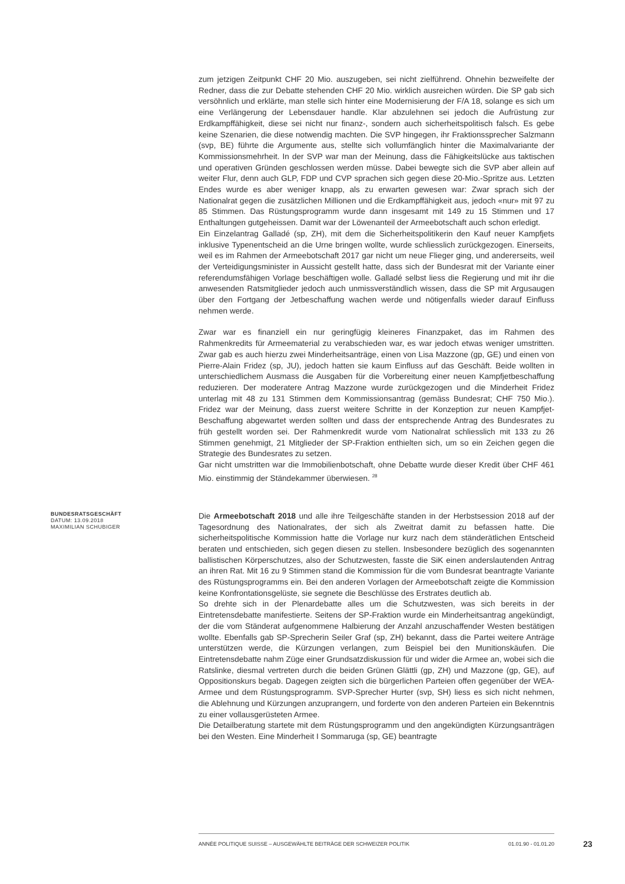zum jetzigen Zeitpunkt CHF 20 Mio. auszugeben, sei nicht zielführend. Ohnehin bezweifelte der Redner, dass die zur Debatte stehenden CHF 20 Mio. wirklich ausreichen würden. Die SP gab sich versöhnlich und erklärte, man stelle sich hinter eine Modernisierung der F/A 18, solange es sich um eine Verlängerung der Lebensdauer handle. Klar abzulehnen sei jedoch die Aufrüstung zur Erdkampffähigkeit, diese sei nicht nur finanz-, sondern auch sicherheitspolitisch falsch. Es gebe keine Szenarien, die diese notwendig machten. Die SVP hingegen, ihr Fraktionssprecher Salzmann (svp, BE) führte die Argumente aus, stellte sich vollumfänglich hinter die Maximalvariante der Kommissionsmehrheit. In der SVP war man der Meinung, dass die Fähigkeitslücke aus taktischen und operativen Gründen geschlossen werden müsse. Dabei bewegte sich die SVP aber allein auf weiter Flur, denn auch GLP, FDP und CVP sprachen sich gegen diese 20-Mio.-Spritze aus. Letzten Endes wurde es aber weniger knapp, als zu erwarten gewesen war: Zwar sprach sich der Nationalrat gegen die zusätzlichen Millionen und die Erdkampffähigkeit aus, jedoch «nur» mit 97 zu 85 Stimmen. Das Rüstungsprogramm wurde dann insgesamt mit 149 zu 15 Stimmen und 17 Enthaltungen gutgeheissen. Damit war der Löwenanteil der Armeebotschaft auch schon erledigt.
Ein Einzelantrag Galladé (sp, ZH), mit dem die Sicherheitspolitikerin den Kauf neuer Kampfjets inklusive Typenentscheid an die Urne bringen wollte, wurde schliesslich zurückgezogen. Einerseits, weil es im Rahmen der Armeebotschaft 2017 gar nicht um neue Flieger ging, und andererseits, weil der Verteidigungsminister in Aussicht gestellt hatte, dass sich der Bundesrat mit der Variante einer referendumsfähigen Vorlage beschäftigen wolle. Galladé selbst liess die Regierung und mit ihr die anwesenden Ratsmitglieder jedoch auch unmissverständlich wissen, dass die SP mit Argusaugen über den Fortgang der Jetbeschaffung wachen werde und nötigenfalls wieder darauf Einfluss nehmen werde.
Zwar war es finanziell ein nur geringfügig kleineres Finanzpaket, das im Rahmen des Rahmenkredits für Armeematerial zu verabschieden war, es war jedoch etwas weniger umstritten. Zwar gab es auch hierzu zwei Minderheitsanträge, einen von Lisa Mazzone (gp, GE) und einen von Pierre-Alain Fridez (sp, JU), jedoch hatten sie kaum Einfluss auf das Geschäft. Beide wollten in unterschiedlichem Ausmass die Ausgaben für die Vorbereitung einer neuen Kampfjetbeschaffung reduzieren. Der moderatere Antrag Mazzone wurde zurückgezogen und die Minderheit Fridez unterlag mit 48 zu 131 Stimmen dem Kommissionsantrag (gemäss Bundesrat; CHF 750 Mio.). Fridez war der Meinung, dass zuerst weitere Schritte in der Konzeption zur neuen Kampfjet-Beschaffung abgewartet werden sollten und dass der entsprechende Antrag des Bundesrates zu früh gestellt worden sei. Der Rahmenkredit wurde vom Nationalrat schliesslich mit 133 zu 26 Stimmen genehmigt, 21 Mitglieder der SP-Fraktion enthielten sich, um so ein Zeichen gegen die Strategie des Bundesrates zu setzen.
Gar nicht umstritten war die Immobilienbotschaft, ohne Debatte wurde dieser Kredit über CHF 461 Mio. einstimmig der Ständekammer überwiesen. <sup>28</sup>
BUNDESRATSGESCHÄFT
DATUM: 13.09.2018
MAXIMILIAN SCHUBIGER
Die Armeebotschaft 2018 und alle ihre Teilgeschäfte standen in der Herbstsession 2018 auf der Tagesordnung des Nationalrates, der sich als Zweitrat damit zu befassen hatte. Die sicherheitspolitische Kommission hatte die Vorlage nur kurz nach dem ständerätlichen Entscheid beraten und entschieden, sich gegen diesen zu stellen. Insbesondere bezüglich des sogenannten ballistischen Körperschutzes, also der Schutzwesten, fasste die SiK einen anderslautenden Antrag an ihren Rat. Mit 16 zu 9 Stimmen stand die Kommission für die vom Bundesrat beantragte Variante des Rüstungsprogramms ein. Bei den anderen Vorlagen der Armeebotschaft zeigte die Kommission keine Konfrontationsgelüste, sie segnete die Beschlüsse des Erstrates deutlich ab.
So drehte sich in der Plenardebatte alles um die Schutzwesten, was sich bereits in der Eintretensdebatte manifestierte. Seitens der SP-Fraktion wurde ein Minderheitsantrag angekündigt, der die vom Ständerat aufgenommene Halbierung der Anzahl anzuschaffender Westen bestätigen wollte. Ebenfalls gab SP-Sprecherin Seiler Graf (sp, ZH) bekannt, dass die Partei weitere Anträge unterstützen werde, die Kürzungen verlangen, zum Beispiel bei den Munitionskäufen. Die Eintretensdebatte nahm Züge einer Grundsatzdiskussion für und wider die Armee an, wobei sich die Ratslinke, diesmal vertreten durch die beiden Grünen Glättli (gp, ZH) und Mazzone (gp, GE), auf Oppositionskurs begab. Dagegen zeigten sich die bürgerlichen Parteien offen gegenüber der WEA-Armee und dem Rüstungsprogramm. SVP-Sprecher Hurter (svp, SH) liess es sich nicht nehmen, die Ablehnung und Kürzungen anzuprangern, und forderte von den anderen Parteien ein Bekenntnis zu einer vollausgerüsteten Armee.
Die Detailberatung startete mit dem Rüstungsprogramm und den angekündigten Kürzungsanträgen bei den Westen. Eine Minderheit I Sommaruga (sp, GE) beantragte
ANNÉE POLITIQUE SUISSE – AUSGEWÄHLTE BEITRÄGE DER SCHWEIZER POLITIK 01.01.90 - 01.01.20
23